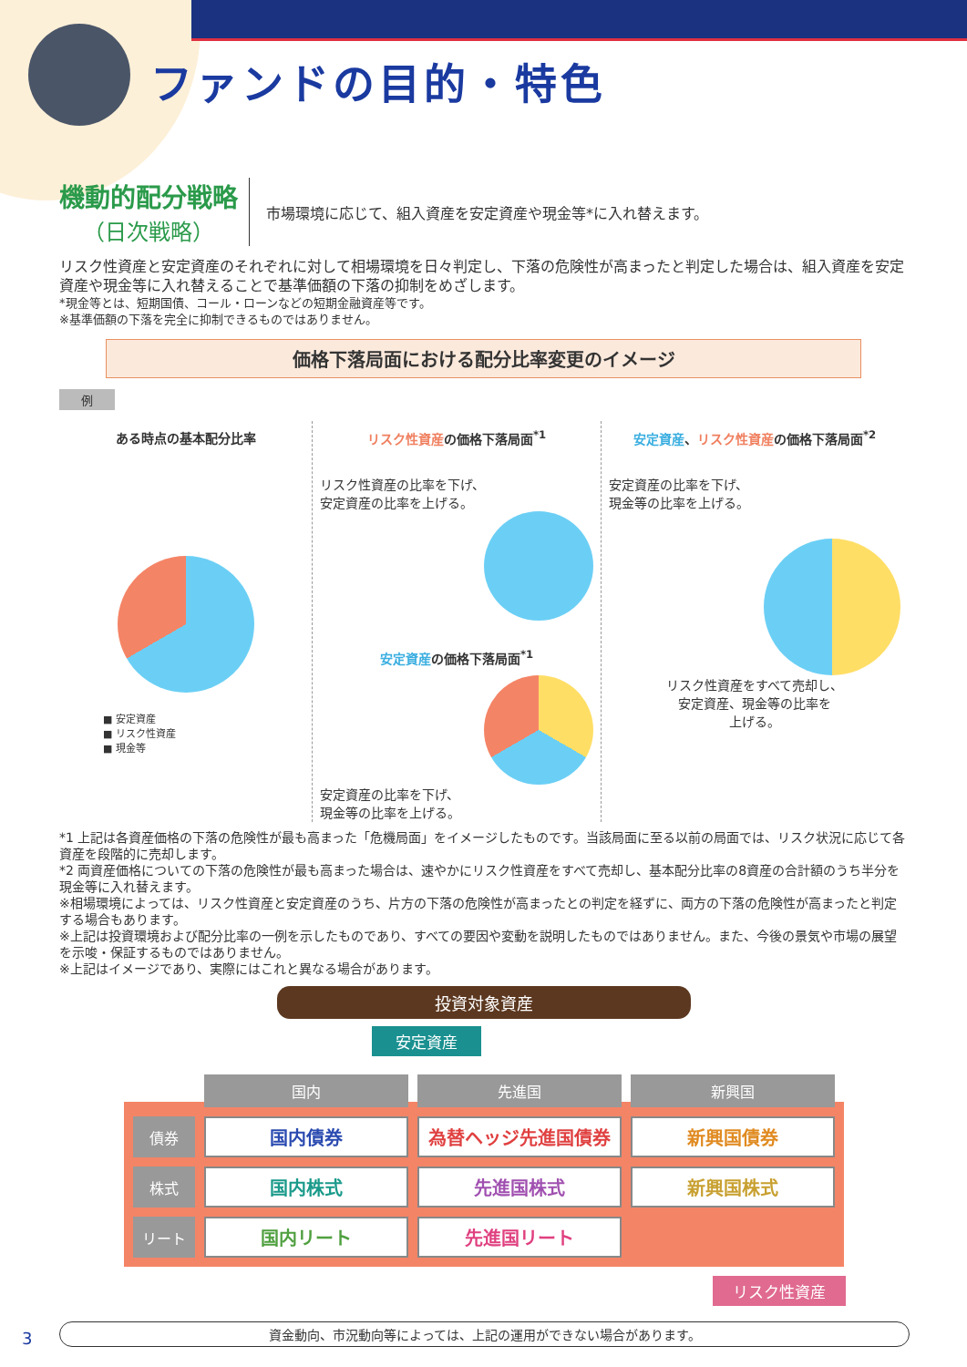ファンドの目的・特色
機動的配分戦略
（日次戦略）
市場環境に応じて、組入資産を安定資産や現金等*に入れ替えます。
リスク性資産と安定資産のそれぞれに対して相場環境を日々判定し、下落の危険性が高まったと判定した場合は、組入資産を安定資産や現金等に入れ替えることで基準価額の下落の抑制をめざします。
*現金等とは、短期国債、コール・ローンなどの短期金融資産等です。
※基準価額の下落を完全に抑制できるものではありません。
価格下落局面における配分比率変更のイメージ
例
ある時点の基本配分比率
■ 安定資産
■ リスク性資産
■ 現金等
リスク性資産の価格下落局面<sup>*1</sup>
リスク性資産の比率を下げ、
安定資産の比率を上げる。
安定資産の価格下落局面<sup>*1</sup>
安定資産の比率を下げ、
現金等の比率を上げる。
安定資産、リスク性資産の価格下落局面<sup>*2</sup>
安定資産の比率を下げ、
現金等の比率を上げる。
リスク性資産をすべて売却し、
安定資産、現金等の比率を
上げる。
*1 上記は各資産価格の下落の危険性が最も高まった「危機局面」をイメージしたものです。当該局面に至る以前の局面では、リスク状況に応じて各資産を段階的に売却します。
*2 両資産価格についての下落の危険性が最も高まった場合は、速やかにリスク性資産をすべて売却し、基本配分比率の8資産の合計額のうち半分を現金等に入れ替えます。
※相場環境によっては、リスク性資産と安定資産のうち、片方の下落の危険性が高まったとの判定を経ずに、両方の下落の危険性が高まったと判定する場合もあります。
※上記は投資環境および配分比率の一例を示したものであり、すべての要因や変動を説明したものではありません。また、今後の景気や市場の展望を示唆・保証するものではありません。
※上記はイメージであり、実際にはこれと異なる場合があります。
投資対象資産
安定資産
| | 国内 | 先進国 | 新興国 |
| --- | --- | --- | --- |
| 債券 | 国内債券 | 為替ヘッジ先進国債券 | 新興国債券 |
| 株式 | 国内株式 | 先進国株式 | 新興国株式 |
| リート | 国内リート | 先進国リート | |
リスク性資産
3 資金動向、市況動向等によっては、上記の運用ができない場合があります。